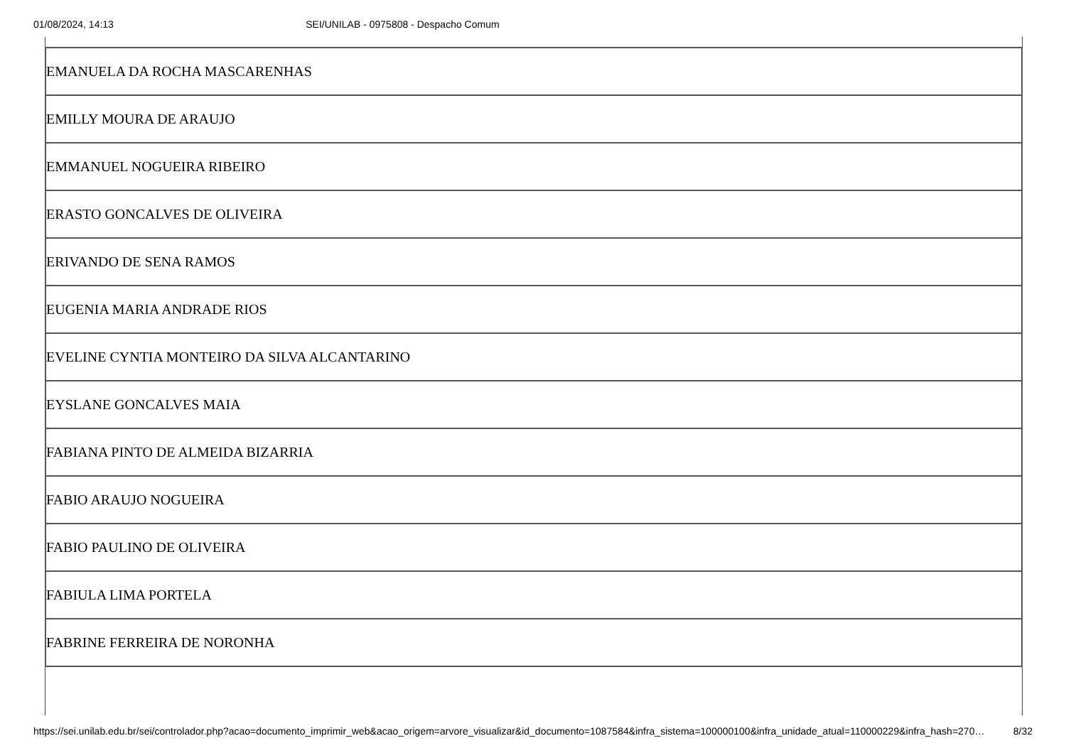01/08/2024, 14:13 SEI/UNILAB - 0975808 - Despacho Comum
| EMANUELA DA ROCHA MASCARENHAS |
| EMILLY MOURA DE ARAUJO |
| EMMANUEL NOGUEIRA RIBEIRO |
| ERASTO GONCALVES DE OLIVEIRA |
| ERIVANDO DE SENA RAMOS |
| EUGENIA MARIA ANDRADE RIOS |
| EVELINE CYNTIA MONTEIRO DA SILVA ALCANTARINO |
| EYSLANE GONCALVES MAIA |
| FABIANA PINTO DE ALMEIDA BIZARRIA |
| FABIO ARAUJO NOGUEIRA |
| FABIO PAULINO DE OLIVEIRA |
| FABIULA LIMA PORTELA |
| FABRINE FERREIRA DE NORONHA |
https://sei.unilab.edu.br/sei/controlador.php?acao=documento_imprimir_web&acao_origem=arvore_visualizar&id_documento=1087584&infra_sistema=100000100&infra_unidade_atual=110000229&infra_hash=270… 8/32